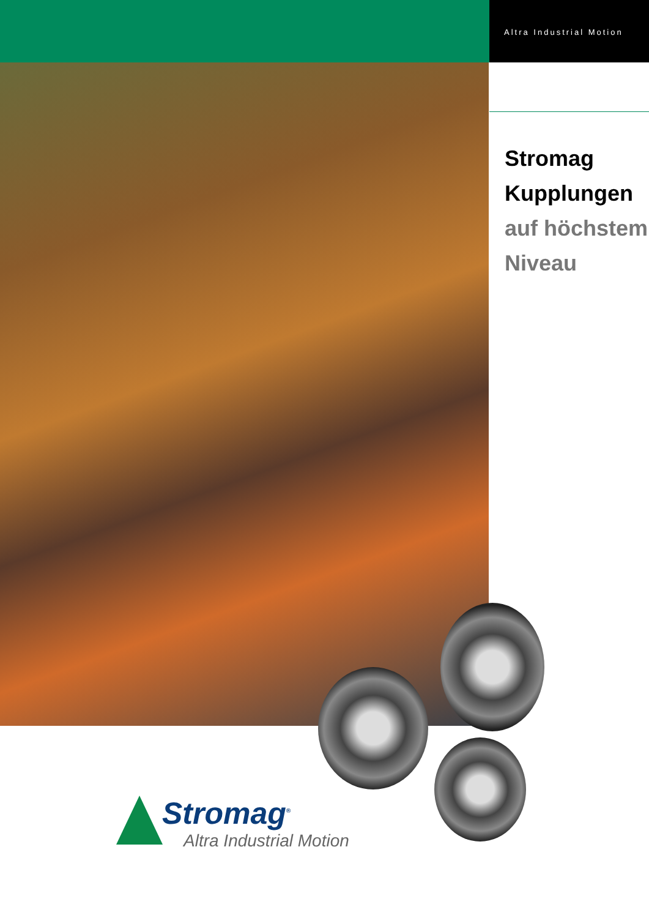Altra Industrial Motion
Stromag
Kupplungen
auf höchstem
Niveau
Stromag<sup>®</sup>
Altra Industrial Motion